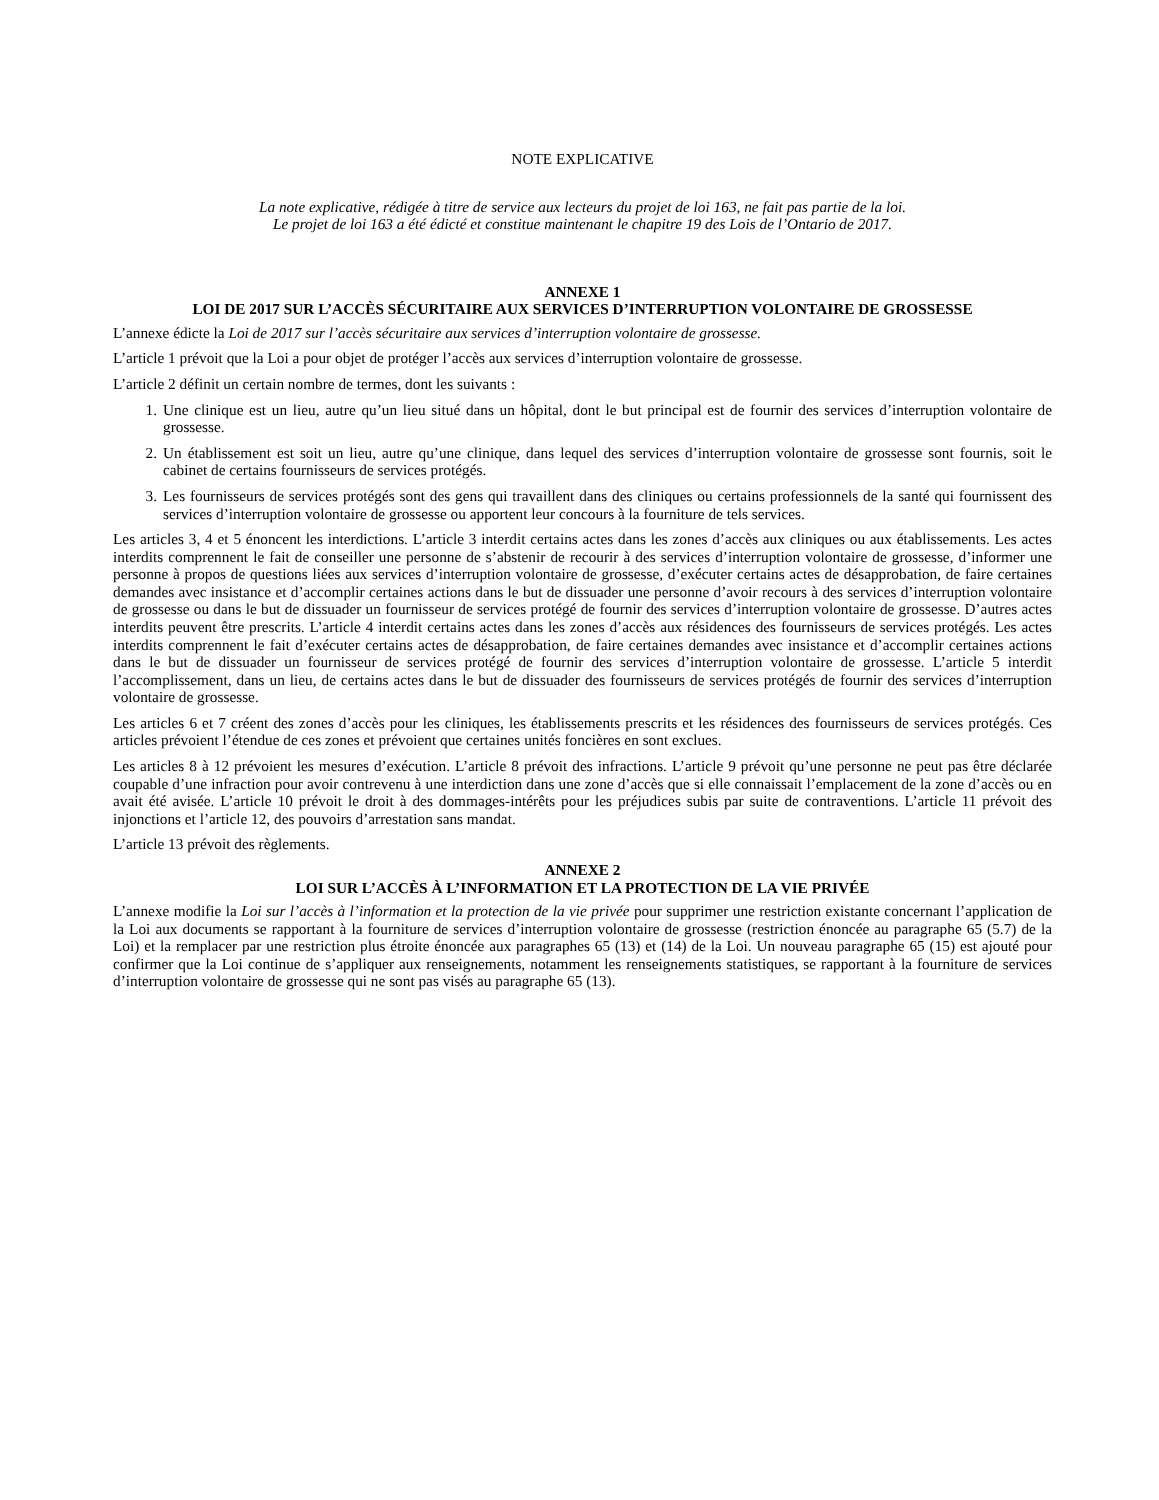NOTE EXPLICATIVE
La note explicative, rédigée à titre de service aux lecteurs du projet de loi 163, ne fait pas partie de la loi.
Le projet de loi 163 a été édicté et constitue maintenant le chapitre 19 des Lois de l’Ontario de 2017.
ANNEXE 1
LOI DE 2017 SUR L’ACCÈS SÉCURITAIRE AUX SERVICES D’INTERRUPTION VOLONTAIRE DE GROSSESSE
L’annexe édicte la Loi de 2017 sur l’accès sécuritaire aux services d’interruption volontaire de grossesse.
L’article 1 prévoit que la Loi a pour objet de protéger l’accès aux services d’interruption volontaire de grossesse.
L’article 2 définit un certain nombre de termes, dont les suivants :
1. Une clinique est un lieu, autre qu’un lieu situé dans un hôpital, dont le but principal est de fournir des services d’interruption volontaire de grossesse.
2. Un établissement est soit un lieu, autre qu’une clinique, dans lequel des services d’interruption volontaire de grossesse sont fournis, soit le cabinet de certains fournisseurs de services protégés.
3. Les fournisseurs de services protégés sont des gens qui travaillent dans des cliniques ou certains professionnels de la santé qui fournissent des services d’interruption volontaire de grossesse ou apportent leur concours à la fourniture de tels services.
Les articles 3, 4 et 5 énoncent les interdictions. L’article 3 interdit certains actes dans les zones d’accès aux cliniques ou aux établissements. Les actes interdits comprennent le fait de conseiller une personne de s’abstenir de recourir à des services d’interruption volontaire de grossesse, d’informer une personne à propos de questions liées aux services d’interruption volontaire de grossesse, d’exécuter certains actes de désapprobation, de faire certaines demandes avec insistance et d’accomplir certaines actions dans le but de dissuader une personne d’avoir recours à des services d’interruption volontaire de grossesse ou dans le but de dissuader un fournisseur de services protégé de fournir des services d’interruption volontaire de grossesse. D’autres actes interdits peuvent être prescrits. L’article 4 interdit certains actes dans les zones d’accès aux résidences des fournisseurs de services protégés. Les actes interdits comprennent le fait d’exécuter certains actes de désapprobation, de faire certaines demandes avec insistance et d’accomplir certaines actions dans le but de dissuader un fournisseur de services protégé de fournir des services d’interruption volontaire de grossesse. L’article 5 interdit l’accomplissement, dans un lieu, de certains actes dans le but de dissuader des fournisseurs de services protégés de fournir des services d’interruption volontaire de grossesse.
Les articles 6 et 7 créent des zones d’accès pour les cliniques, les établissements prescrits et les résidences des fournisseurs de services protégés. Ces articles prévoient l’étendue de ces zones et prévoient que certaines unités foncières en sont exclues.
Les articles 8 à 12 prévoient les mesures d’exécution. L’article 8 prévoit des infractions. L’article 9 prévoit qu’une personne ne peut pas être déclarée coupable d’une infraction pour avoir contrevenu à une interdiction dans une zone d’accès que si elle connaissait l’emplacement de la zone d’accès ou en avait été avisée. L’article 10 prévoit le droit à des dommages-intérêts pour les préjudices subis par suite de contraventions. L’article 11 prévoit des injonctions et l’article 12, des pouvoirs d’arrestation sans mandat.
L’article 13 prévoit des règlements.
ANNEXE 2
LOI SUR L’ACCÈS À L’INFORMATION ET LA PROTECTION DE LA VIE PRIVÉE
L’annexe modifie la Loi sur l’accès à l’information et la protection de la vie privée pour supprimer une restriction existante concernant l’application de la Loi aux documents se rapportant à la fourniture de services d’interruption volontaire de grossesse (restriction énoncée au paragraphe 65 (5.7) de la Loi) et la remplacer par une restriction plus étroite énoncée aux paragraphes 65 (13) et (14) de la Loi. Un nouveau paragraphe 65 (15) est ajouté pour confirmer que la Loi continue de s’appliquer aux renseignements, notamment les renseignements statistiques, se rapportant à la fourniture de services d’interruption volontaire de grossesse qui ne sont pas visés au paragraphe 65 (13).